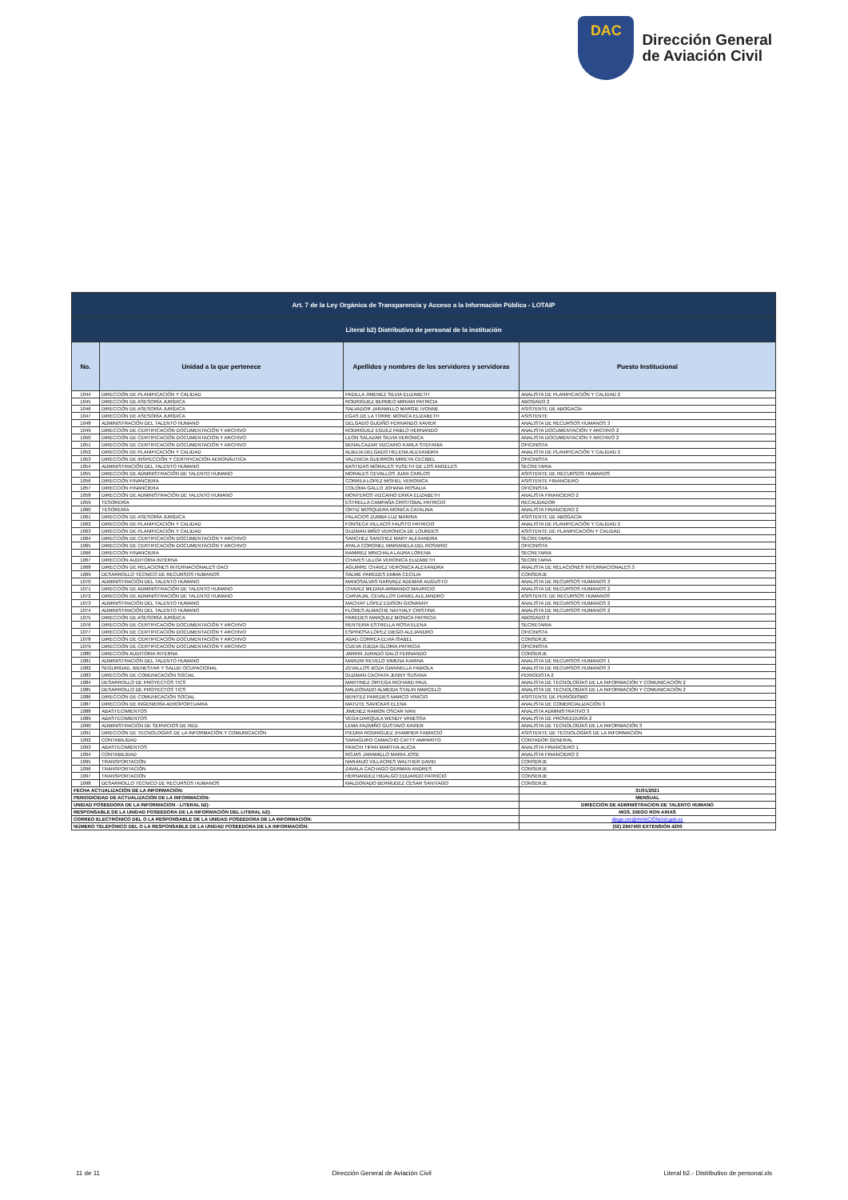DAC
Dirección General
de Aviación Civil
| Art. 7 de la Ley Orgánica de Transparencia y Acceso a la Información Pública - LOTAIP | | | |
| Literal b2) Distributivo de personal de la institución | | | |
| No. | Unidad a la que pertenece | Apellidos y nombres de los servidores y servidoras | Puesto Institucional |
| 1044 | DIRECCIÓN DE PLANIFICACIÓN Y CALIDAD | PADILLA JIMENEZ SILVIA ELIZABETH | ANALISTA DE PLANIFICACIÓN Y CALIDAD 2 |
| 1045 | DIRECCIÓN DE ASESORÍA JURÍDICA | RODRIGUEZ BERMEO MIRIAM PATRICIA | ABOGADO 2 |
| 1046 | DIRECCIÓN DE ASESORÍA JURÍDICA | SALVADOR JARAMILLO MARGIE IVONNE | ASISTENTE DE ABOGACÍA |
| 1047 | DIRECCIÓN DE ASESORÍA JURÍDICA | EGAS DE LA TORRE MONICA ELIZABETH | ASISTENTE |
| 1048 | ADMINISTRACIÓN DEL TALENTO HUMANO | DELGADO GUDIÑO FERNANDO XAVIER | ANALISTA DE RECURSOS HUMANOS 3 |
| 1049 | DIRECCIÓN DE CERTIFICACIÓN DOCUMENTACIÓN Y ARCHIVO | RODRIGUEZ EGUEZ PABLO HERNANDO | ANALISTA DOCUMENTACIÓN Y ARCHIVO 2 |
| 1050 | DIRECCIÓN DE CERTIFICACIÓN DOCUMENTACIÓN Y ARCHIVO | LEON SALAZAR SILVIA VERONICA | ANALISTA DOCUMENTACIÓN Y ARCHIVO 2 |
| 1051 | DIRECCIÓN DE CERTIFICACIÓN DOCUMENTACIÓN Y ARCHIVO | BENALCAZAR VIZCAINO KARLA STEFANIA | OFICINISTA |
| 1052 | DIRECCIÓN DE PLANIFICACIÓN Y CALIDAD | ALBUJA DELGADO HELENA ALEXANDRA | ANALISTA DE PLANIFICACIÓN Y CALIDAD 2 |
| 1053 | DIRECCIÓN DE INSPECCIÓN Y CERTIFICACIÓN AERONÁUTICA | VALENCIA GUERRON MIREYA CECIBEL | OFICINISTA |
| 1054 | ADMINISTRACIÓN DEL TALENTO HUMANO | BASTIDAS MORALES YUSETH DE LOS ANGELES | SECRETARIA |
| 1055 | DIRECCIÓN DE ADMINISTRACIÓN DE TALENTO HUMANO | MORALES CEVALLOS JUAN CARLOS | ASISTENTE DE RECURSOS HUMANOS |
| 1056 | DIRECCIÓN FINANCIERA | CORREA LOPEZ MISHEL VERONICA | ASISTENTE FINANCIERO |
| 1057 | DIRECCIÓN FINANCIERA | COLOMA GALLO JOHANA ROSALIA | OFICINISTA |
| 1058 | DIRECCIÓN DE ADMINISTRACIÓN DE TALENTO HUMANO | MONTEROS VIZCAINO ERIKA ELIZABETH | ANALISTA FINANCIERO 2 |
| 1059 | TESORERÍA | ESTRELLA CAMPAÑA CRISTOBAL PATRICIO | RECAUDADOR |
| 1060 | TESORERÍA | ORTIZ MOSQUERA MONICA CATALINA | ANALISTA FINANCIERO 2 |
| 1061 | DIRECCIÓN DE ASESORÍA JURÍDICA | PALACIOS ZUMBA LUZ MARINA | ASISTENTE DE ABOGACÍA |
| 1062 | DIRECCIÓN DE PLANIFICACIÓN Y CALIDAD | FONSECA VILLACIS FAUSTO PATRICIO | ANALISTA DE PLANIFICACIÓN Y CALIDAD 2 |
| 1063 | DIRECCIÓN DE PLANIFICACIÓN Y CALIDAD | GUZMAN MIÑO VERONICA DE LOURDES | ASISTENTE DE PLANIFICACIÓN Y CALIDAD |
| 1064 | DIRECCIÓN DE CERTIFICACIÓN DOCUMENTACIÓN Y ARCHIVO | SANCHEZ SANCHEZ MARY ALEXANDRA | SECRETARIA |
| 1065 | DIRECCIÓN DE CERTIFICACIÓN DOCUMENTACIÓN Y ARCHIVO | AYALA CORONEL MARIANELA DEL ROSARIO | OFICINISTA |
| 1066 | DIRECCIÓN FINANCIERA | RAMIREZ MINCHALA LAURA LORENA | SECRETARIA |
| 1067 | DIRECCIÓN AUDITORIA INTERNA | CHAVES ULLOA VERONICA ELIZABETH | SECRETARIA |
| 1068 | DIRECCIÓN DE RELACIONES INTERNACIONALES OACI | AGUIRRE CHAVEZ VERONICA ALEXANDRA | ANALISTA DE RELACIONES INTERNACIONALES 3 |
| 1069 | DESARROLLO TÉCNICO DE RECURSOS HUMANOS | SALME PAREDES EMMA CECILIA | CONSERJE |
| 1070 | ADMINISTRACIÓN DEL TALENTO HUMANO | MANOSALVAS NARVAEZ ADEMAR AUGUSTO | ANALISTA DE RECURSOS HUMANOS 3 |
| 1071 | DIRECCIÓN DE ADMINISTRACIÓN DE TALENTO HUMANO | CHAVEZ MEDINA ARMANDO MAURICIO | ANALISTA DE RECURSOS HUMANOS 2 |
| 1072 | DIRECCIÓN DE ADMINISTRACIÓN DE TALENTO HUMANO | CARVAJAL CEVALLOS DANIEL ALEJANDRO | ASISTENTE DE RECURSOS HUMANOS |
| 1073 | ADMINISTRACIÓN DEL TALENTO HUMANO | MACHAY LOPEZ EDISON GIOVANNY | ANALISTA DE RECURSOS HUMANOS 2 |
| 1074 | ADMINISTRACIÓN DEL TALENTO HUMANO | FLORES ALMACHE NATHALY CRISTINA | ANALISTA DE RECURSOS HUMANOS 2 |
| 1075 | DIRECCIÓN DE ASESORÍA JURÍDICA | PAREDES MARQUEZ MONICA PATRICIA | ABOGADO 2 |
| 1076 | DIRECCIÓN DE CERTIFICACIÓN DOCUMENTACIÓN Y ARCHIVO | RENTERIA ESTRELLA ROSA ELENA | SECRETARIA |
| 1077 | DIRECCIÓN DE CERTIFICACIÓN DOCUMENTACIÓN Y ARCHIVO | ESPINOSA LOPEZ DIEGO ALEJANDRO | OFICINISTA |
| 1078 | DIRECCIÓN DE CERTIFICACIÓN DOCUMENTACIÓN Y ARCHIVO | ABAD CORREA ELVIA ISABEL | CONSERJE |
| 1079 | DIRECCIÓN DE CERTIFICACIÓN DOCUMENTACIÓN Y ARCHIVO | CUEVA OJEDA GLORIA PATRICIA | OFICINISTA |
| 1080 | DIRECCIÓN AUDITORIA INTERNA | JARRIN JURADO GALO FERNANDO | CONSERJE |
| 1081 | ADMINISTRACIÓN DEL TALENTO HUMANO | MARURI REVELO XIMENA KARINA | ANALISTA DE RECURSOS HUMANOS 1 |
| 1082 | SEGURIDAD, BIENESTAR Y SALUD OCUPACIONAL | ZEVALLOS BOZA GIANNELLA FABIOLA | ANALISTA DE RECURSOS HUMANOS 3 |
| 1083 | DIRECCIÓN DE COMUNICACIÓN SOCIAL | GUZMAN CACPATA JENNY SUSANA | PERIODISTA 2 |
| 1084 | DESARROLLO DE PROYECTOS TICS | MARTINEZ ORTEGA RICHARD PAUL | ANALISTA DE TECNOLOGÍAS DE LA INFORMACIÓN Y COMUNICACIÓN 2 |
| 1085 | DESARROLLO DE PROYECTOS TICS | MALDONADO ALMEIDA STALIN MARCELO | ANALISTA DE TECNOLOGÍAS DE LA INFORMACIÓN Y COMUNICACIÓN 2 |
| 1086 | DIRECCIÓN DE COMUNICACIÓN SOCIAL | BENITEZ PAREDES MARCO VINICIO | ASISTENTE DE PERIODISMO |
| 1087 | DIRECCIÓN DE INGENIERÍA AEROPORTUARIA | MATUTE SAVICKAS ELENA | ANALISTA DE COMERCIALIZACIÓN 3 |
| 1088 | ABASTECIMIENTOS | JIMENEZ RAMON OSCAR IVAN | ANALISTA ADMINISTRATIVO 3 |
| 1089 | ABASTECIMIENTOS | VEGA DARQUEA WENDY VANESSA | ANALISTA DE PROVEEDURÍA 2 |
| 1090 | ADMINISTRACIÓN DE SERVICIOS DE RED | LEMA PAZMIÑO GUSTAVO XAVIER | ANALISTA DE TECNOLOGÍAS DE LA INFORMACIÓN 3 |
| 1091 | DIRECCIÓN DE TECNOLOGÍAS DE LA INFORMACIÓN Y COMUNICACIÓN | PIEDRA RODRIGUEZ JHAMPIER FABRICIO | ASISTENTE DE TECNOLOGÍAS DE LA INFORMACIÓN |
| 1092 | CONTABILIDAD | SARAGURO CAMACHO CATTY AMPARITO | CONTADOR GENERAL |
| 1093 | ABASTECIMIENTOS | PANCHI TIPAN MARTHA ALICIA | ANALISTA FINANCIERO 1 |
| 1094 | CONTABILIDAD | ROJAS JARAMILLO MARIA JOSE | ANALISTA FINANCIERO 2 |
| 1095 | TRANSPORTACIÓN | NARANJO VILLACRES WALTHER DAVID | CONSERJE |
| 1096 | TRANSPORTACIÓN | ZAVALA CACHAGO GERMAN ANDRES | CONSERJE |
| 1097 | TRANSPORTACIÓN | HERNANDEZ HIDALGO EDUARDO PATRICIO | CONSERJE |
| 1098 | DESARROLLO TÉCNICO DE RECURSOS HUMANOS | MALDONADO BERMUDEZ CESAR SANTIAGO | CONSERJE |
| FECHA ACTUALIZACIÓN DE LA INFORMACIÓN: | | | 31/01/2021 |
| PERIODICIDAD DE ACTUALIZACIÓN DE LA INFORMACIÓN: | | | MENSUAL |
| UNIDAD POSEEDORA DE LA INFORMACION - LITERAL b2): | | | DIRECCIÓN DE ADMINISTRACION DE TALENTO HUMANO |
| RESPONSABLE DE LA UNIDAD POSEEDORA DE LA INFORMACIÓN DEL LITERAL b2): | | | MGS. DIEGO RON ARIAS |
| CORREO ELECTRÓNICO DEL O LA RESPONSABLE DE LA UNIDAD POSEEDORA DE LA INFORMACIÓN: | | | diego.ron@AVIACIÓNcivil.gob.ec |
| NÚMERO TELEFÓNICO DEL O LA RESPONSABLE DE LA UNIDAD POSEEDORA DE LA INFORMACIÓN: | | | (02) 2947400 EXTENSIÓN 4200 |
11 de 11 Dirección General de Aviación Civil Literal b2.- Distributivo de personal.xls